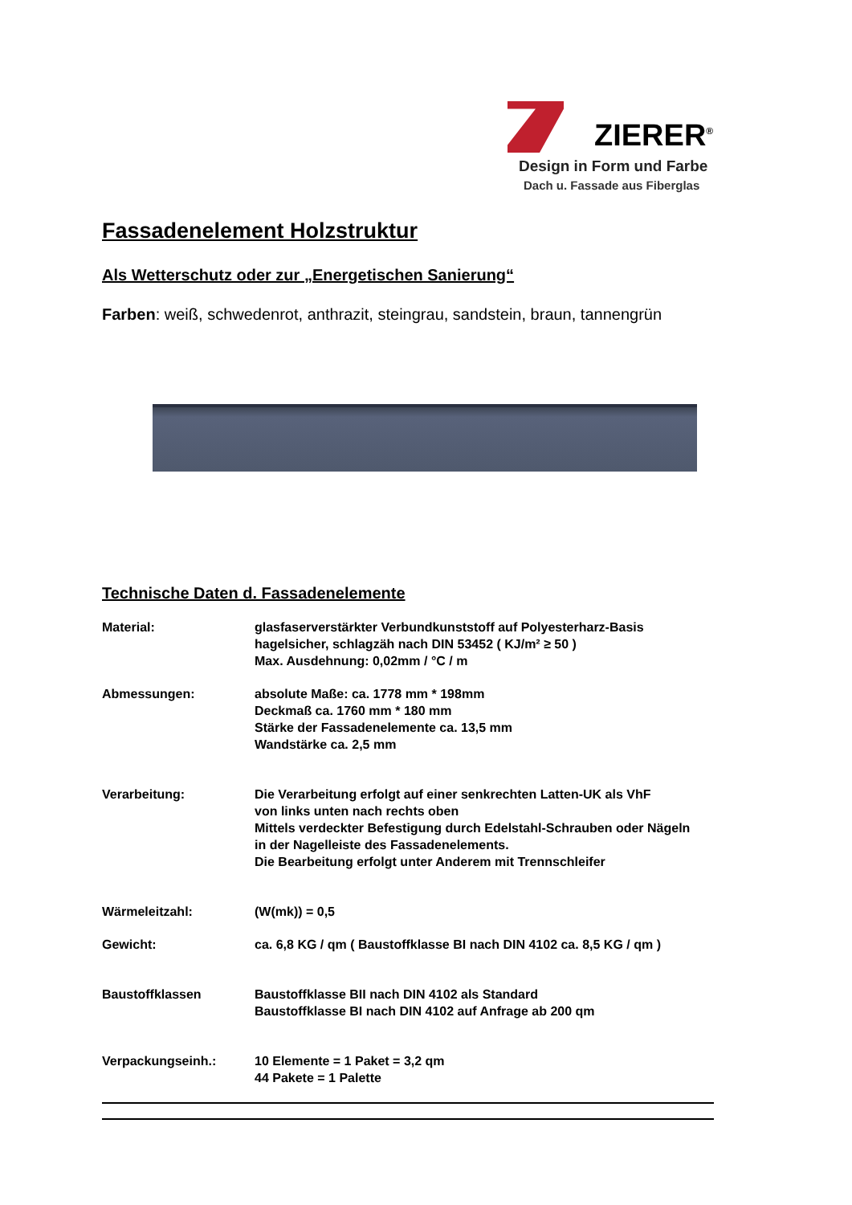ZIERER<sup>®</sup>
Design in Form und Farbe
Dach u. Fassade aus Fiberglas
Fassadenelement Holzstruktur
Als Wetterschutz oder zur „Energetischen Sanierung“
Farben: weiß, schwedenrot, anthrazit, steingrau, sandstein, braun, tannengrün
Technische Daten d. Fassadenelemente
| Material: | glasfaserverstärkter Verbundkunststoff auf Polyesterharz-Basis hagelsicher, schlagzäh nach DIN 53452 ( KJ/m² ≥ 50 ) Max. Ausdehnung: 0,02mm / °C / m |
| Abmessungen: | absolute Maße: ca. 1778 mm * 198mm Deckmaß ca. 1760 mm * 180 mm Stärke der Fassadenelemente ca. 13,5 mm Wandstärke ca. 2,5 mm |
| Verarbeitung: | Die Verarbeitung erfolgt auf einer senkrechten Latten-UK als VhF von links unten nach rechts oben Mittels verdeckter Befestigung durch Edelstahl-Schrauben oder Nägeln in der Nagelleiste des Fassadenelements. Die Bearbeitung erfolgt unter Anderem mit Trennschleifer |
| Wärmeleitzahl: | (W(mk)) = 0,5 |
| Gewicht: | ca. 6,8 KG / qm ( Baustoffklasse BI nach DIN 4102 ca. 8,5 KG / qm ) |
| Baustoffklassen | Baustoffklasse BII nach DIN 4102 als Standard Baustoffklasse BI nach DIN 4102 auf Anfrage ab 200 qm |
| Verpackungseinh.: | 10 Elemente = 1 Paket = 3,2 qm 44 Pakete = 1 Palette |